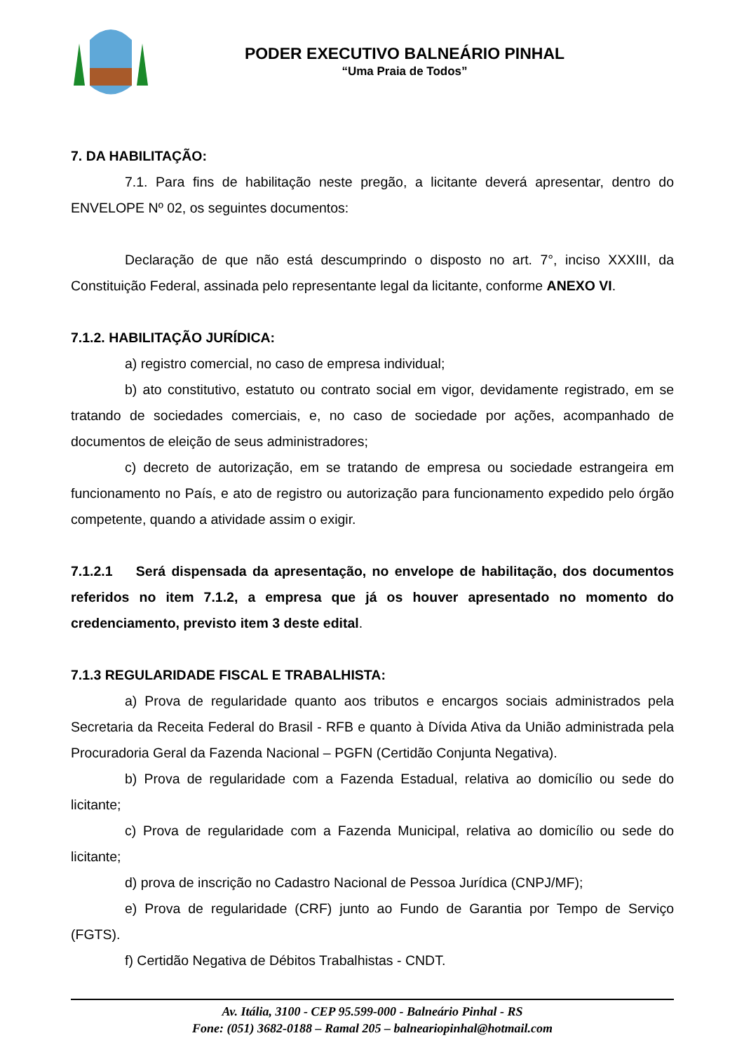PODER EXECUTIVO BALNEÁRIO PINHAL
“Uma Praia de Todos”
7. DA HABILITAÇÃO:
7.1. Para fins de habilitação neste pregão, a licitante deverá apresentar, dentro do ENVELOPE Nº 02, os seguintes documentos:
Declaração de que não está descumprindo o disposto no art. 7°, inciso XXXIII, da Constituição Federal, assinada pelo representante legal da licitante, conforme ANEXO VI.
7.1.2. HABILITAÇÃO JURÍDICA:
a) registro comercial, no caso de empresa individual;
b) ato constitutivo, estatuto ou contrato social em vigor, devidamente registrado, em se tratando de sociedades comerciais, e, no caso de sociedade por ações, acompanhado de documentos de eleição de seus administradores;
c) decreto de autorização, em se tratando de empresa ou sociedade estrangeira em funcionamento no País, e ato de registro ou autorização para funcionamento expedido pelo órgão competente, quando a atividade assim o exigir.
7.1.2.1 Será dispensada da apresentação, no envelope de habilitação, dos documentos referidos no item 7.1.2, a empresa que já os houver apresentado no momento do credenciamento, previsto item 3 deste edital.
7.1.3 REGULARIDADE FISCAL E TRABALHISTA:
a) Prova de regularidade quanto aos tributos e encargos sociais administrados pela Secretaria da Receita Federal do Brasil - RFB e quanto à Dívida Ativa da União administrada pela Procuradoria Geral da Fazenda Nacional – PGFN (Certidão Conjunta Negativa).
b) Prova de regularidade com a Fazenda Estadual, relativa ao domicílio ou sede do licitante;
c) Prova de regularidade com a Fazenda Municipal, relativa ao domicílio ou sede do licitante;
d) prova de inscrição no Cadastro Nacional de Pessoa Jurídica (CNPJ/MF);
e) Prova de regularidade (CRF) junto ao Fundo de Garantia por Tempo de Serviço (FGTS).
f) Certidão Negativa de Débitos Trabalhistas - CNDT.
Av. Itália, 3100 - CEP 95.599-000 - Balneário Pinhal - RS
Fone: (051) 3682-0188 – Ramal 205 – balneariopinhal@hotmail.com